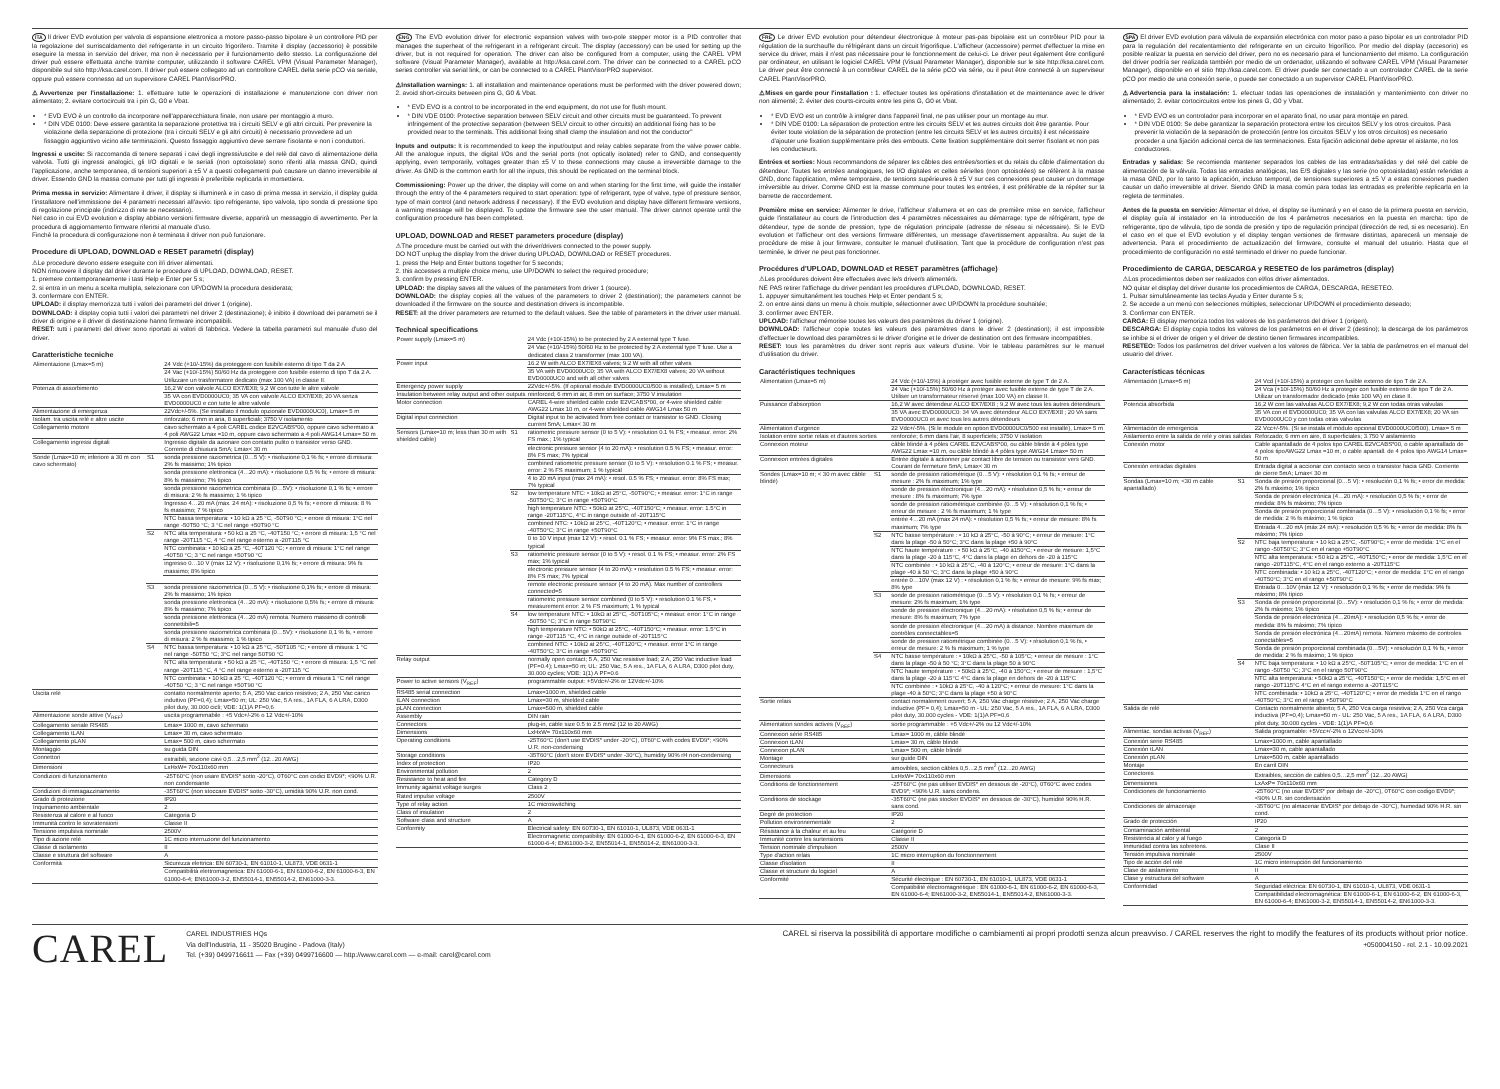ITA Il driver EVD evolution per valvola di espansione elettronica a motore passo-passo bipolare è un controllore PID per la regolazione del surriscaldamento del refrigerante in un circuito frigorifero. Tramite il display (accessorio) è possibile eseguire la messa in servizio del driver, ma non è necessario per il funzionamento dello stesso. La configurazione del driver può essere effettuata anche tramite computer, utilizzando il software CAREL VPM (Visual Parameter Manager), disponibile sul sito http://ksa.carel.com. Il driver può essere collegato ad un controllore CAREL della serie pCO via seriale, oppure può essere connesso ad un supervisore CAREL PlantVisorPRO.
⚠Avvertenze per l'installazione: 1. effettuare tutte le operazioni di installazione e manutenzione con driver non alimentato; 2. evitare cortocircuiti tra i pin G, G0 e Vbat.
* EVD EVO è un controllo da incorporare nell'apparecchiatura finale, non usare per montaggio a muro.
* DIN VDE 0100: Deve essere garantita la separazione protettiva tra i circuiti SELV e gli altri circuiti. Per prevenire la violazione della separazione di protezione (tra i circuiti SELV e gli altri circuiti) è necessario provvedere ad un fissaggio aggiuntivo vicino alle terminazioni. Questo fissaggio aggiuntivo deve serrare l'isolante e non i conduttori.
Ingressi e uscite: Si raccomanda di tenere separati i cavi degli ingressi/uscite e del relè dal cavo di alimentazione della valvola. Tutti gli ingressi analogici, gli I/O digitali e le seriali (non optoisolate) sono riferiti alla massa GND, quindi l'applicazione, anche temporanea, di tensioni superiori a ±5 V a questi collegamenti può causare un danno irreversibile al driver. Essendo GND la massa comune per tutti gli ingressi è preferibile replicarla in morsettiera.
Prima messa in servizio: Alimentare il driver, il display si illuminerà e in caso di prima messa in servizio, il display guida l'installatore nell'immissione dei 4 parametri necessari all'avvio: tipo refrigerante, tipo valvola, tipo sonda di pressione tipo di regolazione principale (indirizzo di rete se necessario).
Nel caso in cui EVD evolution e display abbiano versioni firmware diverse, apparirà un messaggio di avvertimento. Per la procedura di aggiornamento firmware riferirsi al manuale d'uso.
Finchè la procedura di configurazione non è terminata il driver non può funzionare.
Procedure di UPLOAD, DOWNLOAD e RESET parametri (display)
⚠Le procedure devono essere eseguite con il/i driver alimentati.
NON rimuovere il display dal driver durante le procedure di UPLOAD, DOWNLOAD, RESET.
1. premere contemporaneamente i tasti Help e Enter per 5 s;
2. si entra in un menu a scelta multipla, selezionare con UP/DOWN la procedura desiderata;
3. confermare con ENTER.
UPLOAD: il display memorizza tutti i valori dei parametri del driver 1 (origine).
DOWNLOAD: il display copia tutti i valori dei parametri nel driver 2 (destinazione); è inibito il download dei parametri se il driver di origine e il driver di destinazione hanno firmware incompatibili.
RESET: tutti i parametri del driver sono riportati ai valori di fabbrica. Vedere la tabella parametri sul manuale d'uso del driver.
Caratteristiche tecniche
| Alimentazione (Lmax=5 m) | | 24 Vdc (+10/-15%) da proteggere con fusibile esterno di tipo T da 2 A |
| | | 24 Vac (+10/-15%) 50/60 Hz da proteggere con fusibile esterno di tipo T da 2 A. Utilizzare un trasformatore dedicato (max 100 VA) in classe II. |
| Potenza di assorbimento | | 16,2 W con valvole ALCO EX7/EX8; 9,2 W con tutte le altre valvole |
| | | 35 VA con EVD0000UC0; 35 VA con valvole ALCO EX7/EX8; 20 VA senza EVD0000UC0 e con tutte le altre valvole |
| Alimentazione di emergenza | | 22Vdc+/-5%. (Se installato il modulo opzionale EVD0000UC0), Lmax= 5 m |
| Isolam. tra uscita relè e altre uscite | | rinforzato; 6 mm in aria, 8 superficiali; 3750 V isolamento |
| Collegamento motore | | cavo schermato a 4 poli CAREL codice E2VCABS*00, oppure cavo schermato a 4 poli AWG22 Lmax =10 m, oppure cavo schermato a 4 poli AWG14 Lmax= 50 m |
| Collegamento ingressi digitali | | Ingresso digitale da azionare con contatto pulito o transistor verso GND. Corrente di chiusura 5mA; Lmax< 30 m |
| Sonde (Lmax=10 m; inferiore a 30 m con cavo schermato) | S1 | sonda pressione raziometrica (0…5 V): • risoluzione 0,1 % fs; • errore di misura: 2% fs massimo; 1% tipico |
| | | sonda pressione elettronica (4…20 mA): • risoluzione 0,5 % fs; • errore di misura: 8% fs massimo; 7% tipico |
| | | sonda pressione raziometrica combinata (0…5V): • risoluzione 0,1 % fs; • errore di misura: 2 % fs massimo; 1 % tipico |
| | | Ingresso 4…20 mA (max. 24 mA): • risoluzione 0,5 % fs; • errore di misura: 8 % fs massimo; 7 % tipico |
| | | NTC bassa temperatura: • 10 kΩ a 25 °C, -50T90 °C; • errore di misura: 1°C nel range -50T50 °C; 3 °C nel range +50T90 °C |
| | S2 | NTC alta temperatura: • 50 kΩ a 25 °C, -40T150 °C; • errore di misura: 1,5 °C nel range -20T115 °C, 4 °C nel range esterno a -20T115 °C |
| | | NTC combinata: • 10 kΩ a 25 °C, -40T120 °C; • errore di misura: 1°C nel range -40T50 °C; 3 °C nel range +50T90 °C |
| | | ingresso 0…10 V (max 12 V): • risoluzione 0,1% fs; • errore di misura: 9% fs massimo; 8% tipico |
| | S3 | sonda pressione raziometrica (0…5 V): • risoluzione 0,1% fs; • errore di misura: 2% fs massimo; 1% tipico |
| | | sonda pressione elettronica (4…20 mA): • risoluzione 0,5% fs; • errore di misura: 8% fs massimo; 7% tipico |
| | | sonda pressione elettronica (4…20 mA) remota. Numero massimo di controlli connettibili=5 |
| | | sonda pressione raziometrica combinata (0…5V): • risoluzione 0,1 % fs, • errore di misura: 2 % fs massimo; 1 % tipico |
| | S4 | NTC bassa temperatura: • 10 kΩ a 25 °C, -50T105 °C; • errore di misura: 1 °C nel range -50T50 °C; 3°C nel range 50T90 °C |
| | | NTC alta temperatura: • 50 kΩ a 25 °C, -40T150 °C; • errore di misura: 1,5 °C nel range -20T115 °C, 4 °C nel range esterno a -20T115 °C |
| | | NTC combinata: • 10 kΩ a 25 °C, -40T120 °C; • errore di misura 1 °C nel range -40T50 °C; 3 °C nel range +50T90 °C |
| Uscita relè | | contatto normalmente aperto; 5 A, 250 Vac carico resistivo; 2 A, 250 Vac carico induttivo (PF=0,4); Lmax=50 m; UL: 250 Vac, 5 A res., 1A FLA, 6 A LRA, D300 pilot duty, 30.000 cicli; VDE: 1(1)A PF=0,6 |
| Alimentazione sonde attive (V<sub>REF</sub>) | | uscita programmabile : +5 Vdc+/-2% o 12 Vdc+/-10% |
| Collegamento seriale RS485 | | Lmax= 1000 m, cavo schermato |
| Collegamento tLAN | | Lmax= 30 m, cavo schermato |
| Collegamento pLAN | | Lmax= 500 m, cavo schermato |
| Montaggio | | su guida DIN |
| Connettori | | estraibili, sezione cavi 0,5…2,5 mm<sup>2</sup> (12...20 AWG) |
| Dimensioni | | LxHxW= 70x110x60 mm |
| Condizioni di funzionamento | | -25T60°C (non usare EVDIS* sotto -20°C), 0T60°C con codici EVD9*; <90% U.R. non condensante |
| Condizioni di immagazzinamento | | -35T60°C (non stoccare EVDIS* sotto -30°C), umidità 90% U.R. non cond. |
| Grado di protezione | | IP20 |
| Inquinamento ambientale | | 2 |
| Resistenza al calore e al fuoco | | Categoria D |
| Immunità contro le sovratensioni | | Classe II |
| Tensione impulsiva nominale | | 2500V |
| Tipo di azione relè | | 1C micro interruzione del funzionamento |
| Classe di isolamento | | II |
| Classe e struttura del software | | A |
| Conformità | | Sicurezza elettrica: EN 60730-1, EN 61010-1, UL873, VDE 0631-1 |
| | | Compatibilità elettromagnetica: EN 61000-6-1, EN 61000-6-2, EN 61000-6-3, EN 61000-6-4; EN61000-3-2, EN55014-1, EN55014-2, EN61000-3-3. |
ENG The EVD evolution driver for electronic expansion valves with two-pole stepper motor is a PID controller that manages the superheat of the refrigerant in a refrigerant circuit. The display (accessory) can be used for setting up the driver, but is not required for operation. The driver can also be configured from a computer, using the CAREL VPM software (Visual Parameter Manager), available at http://ksa.carel.com. The driver can be connected to a CAREL pCO series controller via serial link, or can be connected to a CAREL PlantVisorPRO supervisor.
⚠Installation warnings: 1. all installation and maintenance operations must be performed with the driver powered down; 2. avoid short-circuits between pins G, G0 & Vbat.
* EVD EVO is a control to be incorporated in the end equipment, do not use for flush mount.
* DIN VDE 0100: Protective separation between SELV circuit and other circuits must be guaranteed. To prevent infringement of the protective separation (between SELV circuit to other circuits) an additional fixing has to be provided near to the terminals. This additional fixing shall clamp the insulation and not the conductor"
Inputs and outputs: It is recommended to keep the input/output and relay cables separate from the valve power cable. All the analogue inputs, the digital I/Os and the serial ports (not optically isolated) refer to GND, and consequently applying, even temporarily, voltages greater than ±5 V to these connections may cause a irreversible damage to the driver. As GND is the common earth for all the inputs, this should be replicated on the terminal block.
Commissioning: Power up the driver, the display will come on and when starting for the first time, will guide the installer through the entry of the 4 parameters required to start operation: type of refrigerant, type of valve, type of pressure sensor, type of main control (and network address if necessary). If the EVD evolution and display have different firmware versions, a warning message will be displayed. To update the firmware see the user manual. The driver cannot operate until the configuration procedure has been completed.
UPLOAD, DOWNLOAD and RESET parameters procedure (display)
⚠The procedure must be carried out with the driver/drivers connected to the power supply.
DO NOT unplug the display from the driver during UPLOAD, DOWNLOAD or RESET procedures.
1. press the Help and Enter buttons together for 5 seconds;
2. this accesses a multiple choice menu, use UP/DOWN to select the required procedure;
3. confirm by pressing ENTER.
UPLOAD: the display saves all the values of the parameters from driver 1 (source).
DOWNLOAD: the display copies all the values of the parameters to driver 2 (destination); the parameters cannot be downloaded if the firmware on the source and destination drivers is incompatible.
RESET: all the driver parameters are returned to the default values. See the table of parameters in the driver user manual.
Technical specifications
| Power supply (Lmax=5 m) | | 24 Vdc (+10/-15%) to be protected by 2 A external type T fuse. |
| | | 24 Vac (+10/-15%) 50/60 Hz to be protected by 2 A external type T fuse. Use a dedicated class 2 transformer (max 100 VA). |
| Power input | | 16.2 W with ALCO EX7/EX8 valves; 9.2 W with all other valves |
| | | 35 VA with EVD0000UC0; 35 VA with ALCO EX7/EX8 valves; 20 VA without EVD0000UC0 and with all other valves |
| Emergency power supply | | 22Vdc+/-5%. (If optional module EVD0000UC0/500 is installed), Lmax= 5 m |
| Insulation between relay output and other outputs | | reinforced; 6 mm in air, 8 mm on surface; 3750 V insulation |
| Motor connection | | CAREL 4-wire shielded cable code E2VCABS*00, or 4-wire shielded cable AWG22 Lmax 10 m, or 4-wire shielded cable AWG14 Lmax 50 m |
| Digital input connection | | Digital input to be activated from free contact or transistor to GND. Closing current 5mA; Lmax< 30 m |
| Sensors (Lmax=10 m; less than 30 m with shielded cable) | S1 | ratiometric pressure sensor (0 to 5 V): • resolution 0.1 % FS; • measur. error: 2% FS max.; 1% typical |
| | | electronic pressure sensor (4 to 20 mA): • resolution 0.5 % FS; • measur. error: 8% FS max; 7% typical |
| | | combined ratiometric pressure sensor (0 to 5 V): • resolution 0.1 % FS; • measur. error: 2 % FS maximum; 1 % typical |
| | | 4 to 20 mA input (max 24 mA): • resol. 0.5 % FS; • measur. error: 8% FS max; 7% typical |
| | S2 | low temperature NTC: • 10kΩ at 25°C, -50T90°C; • measur. error: 1°C in range -50T50°C; 3°C in range +50T90°C |
| | | high temperature NTC: • 50kΩ at 25°C, -40T150°C; • measur. error: 1.5°C in range -20T115°C, 4°C in range outside of -20T115°C |
| | | combined NTC: • 10kΩ at 25°C, -40T120°C; • measur. error: 1°C in range -40T50°C; 3°C in range +50T90°C |
| | | 0 to 10 V input (max 12 V): • resol. 0.1 % FS; • measur. error: 9% FS max.; 8% typical |
| | S3 | ratiometric pressure sensor (0 to 5 V): • resol. 0.1 % FS; • measur. error: 2% FS max; 1% typical |
| | | electronic pressure sensor (4 to 20 mA): • resolution 0.5 % FS; • measur. error: 8% FS max; 7% typical |
| | | remote electronic pressure sensor (4 to 20 mA). Max number of controllers connected=5 |
| | | ratiometric pressure sensor combined (0 to 5 V): • resolution 0.1 % FS, • measurement error: 2 % FS maximum; 1 % typical |
| | S4 | low temperature NTC: • 10kΩ at 25°C, -50T105°C; • measur. error: 1°C in range -50T50 °C; 3°C in range 50T90°C |
| | | high temperature NTC: • 50kΩ at 25°C, -40T150°C; • measur. error: 1.5°C in range -20T115 °C, 4°C in range outside of -20T115°C |
| | | combined NTC: • 10kΩ at 25°C, -40T120°C; • measur. error 1°C in range -40T50°C; 3°C in range +50T90°C |
| Relay output | | normally open contact; 5 A, 250 Vac resistive load; 2 A, 250 Vac inductive load (PF=0.4); Lmax=50 m; UL: 250 Vac, 5 A res., 1A FLA, 6 A LRA, D300 pilot duty, 30.000 cycles; VDE: 1(1) A PF=0.6 |
| Power to active sensors (V<sub>REF</sub>) | | programmable output: +5Vdc+/-2% or 12Vdc+/-10% |
| RS485 serial connection | | Lmax=1000 m, shielded cable |
| tLAN connection | | Lmax=30 m, shielded cable |
| pLAN connection | | Lmax=500 m, shielded cable |
| Assembly | | DIN rain |
| Connectors | | plug-in, cable size 0.5 to 2.5 mm2 (12 to 20 AWG) |
| Dimensions | | LxHxW= 70x110x60 mm |
| Operating conditions | | -25T60°C (don't use EVDIS* under -20°C), 0T60°C with codes EVD9*; <90% U.R. non-condensing |
| Storage conditions | | -35T60°C (don't store EVDIS* under -30°C), humidity 90% rH non-condensing |
| Index of protection | | IP20 |
| Environmental pollution | | 2 |
| Resistance to heat and fire | | Category D |
| Immunity against voltage surges | | Class 2 |
| Rated impulse voltage | | 2500V |
| Type of relay action | | 1C microswitching |
| Class of insulation | | 2 |
| Software class and structure | | A |
| Conformity | | Electrical safety: EN 60730-1, EN 61010-1, UL873, VDE 0631-1 |
| | | Electromagnetic compatibility: EN 61000-6-1, EN 61000-6-2, EN 61000-6-3, EN 61000-6-4; EN61000-3-2, EN55014-1, EN55014-2, EN61000-3-3. |
FRE Le driver EVD evolution pour détendeur électronique à moteur pas-pas bipolaire est un contrôleur PID pour la régulation de la surchauffe du réfrigérant dans un circuit frigorifique. L'afficheur (accessoire) permet d'effectuer la mise en service du driver, mais il n'est pas nécessaire pour le fonctionnement de celui-ci. Le driver peut également être configuré par ordinateur, en utilisant le logiciel CAREL VPM (Visual Parameter Manager), disponible sur le site http://ksa.carel.com. Le driver peut être connecté à un contrôleur CAREL de la série pCO via série, ou il peut être connecté à un superviseur CAREL PlantVisorPRO.
⚠Mises en garde pour l'installation : 1. effectuer toutes les opérations d'installation et de maintenance avec le driver non alimenté; 2. éviter des courts-circuits entre les pins G, G0 et Vbat.
* EVD EVO est un contrôle à intégrer dans l'appareil final, ne pas utiliser pour un montage au mur.
* DIN VDE 0100: La séparation de protection entre les circuits SELV et les autres circuits doit être garantie. Pour éviter toute violation de la séparation de protection (entre les circuits SELV et les autres circuits) il est nécessaire d'ajouter une fixation supplémentaire près des embouts. Cette fixation supplémentaire doit serrer l'isolant et non pas les conducteurs.
Entrées et sorties: Nous recommandons de séparer les câbles des entrées/sorties et du relais du câble d'alimentation du détendeur. Toutes les entrées analogiques, les I/O digitales et celles sérielles (non optoisolées) se réfèrent à la masse GND, donc l'application, même temporaire, de tensions supérieures à ±5 V sur ces connexions peut causer un dommage irréversible au driver. Comme GND est la masse commune pour toutes les entrées, il est préférable de la répéter sur la barrette de raccordement.
Première mise en service: Alimenter le drive, l'afficheur s'allumera et en cas de première mise en service, l'afficheur guide l'installateur au cours de l'introduction des 4 paramètres nécessaires au démarrage: type de réfrigérant, type de détendeur, type de sonde de pression, type de régulation principale (adresse de réseau si nécessaire). Si le EVD evolution et l'afficheur ont des versions firmware différentes, un message d'avertissement apparaîtra. Au sujet de la procédure de mise à jour firmware, consulter le manuel d'utilisation. Tant que la procédure de configuration n'est pas terminée, le driver ne peut pas fonctionner.
Procédures d'UPLOAD, DOWNLOAD et RESET paramètres (affichage)
⚠Les procédures doivent être effectuées avec le/s driver/s alimenté/s.
NE PAS retirer l'affichage du driver pendant les procédures d'UPLOAD, DOWNLOAD, RESET.
1. appuyer simultanément les touches Help et Enter pendant 5 s;
2. on entre ainsi dans un menu à choix multiple, sélectionner avec UP/DOWN la procédure souhaitée;
3. confirmer avec ENTER.
UPLOAD: l'afficheur mémorise toutes les valeurs des paramètres du driver 1 (origine).
DOWNLOAD: l'afficheur copie toutes les valeurs des paramètres dans le driver 2 (destination); il est impossible d'effectuer le download des paramètres si le driver d'origine et le driver de destination ont des firmware incompatibles.
RESET: tous les paramètres du driver sont repris aux valeurs d'usine. Voir le tableau paramètres sur le manuel d'utilisation du driver.
Caractéristiques techniques
| Alimentation (Lmax=5 m) | | 24 Vdc (+10/-15%) à protéger avec fusible externe de type T de 2 A. |
| | | 24 Vac (+10/-15%) 50/60 Hz à protéger avec fusible externe de type T de 2 A. Utiliser un transformateur réservé (max 100 VA) en classe II. |
| Puissance d'absorption | | 16,2 W avec détendeur ALCO EX7/EX8 ; 9,2 W avec tous les autres détendeurs |
| | | 35 VA avec EVD0000UC0: 34 VA avec détendeur ALCO EX7/EX8 ; 20 VA sans EVD0000UC0 et avec tous les autres détendeurs |
| Alimentation d'urgence | | 22 Vdc+/-5%. (Si le module en option EVD0000UC0/500 est installé), Lmax= 5 m |
| Isolation entre sortie relais et d'autres sorties | | renforcée; 6 mm dans l'air, 8 superficiels; 3750 V isolation |
| Connexion moteur | | câble blindé à 4 pôles CAREL E2VCABS*00, ou câble blindé à 4 pôles type AWG22 Lmax =10 m, ou câble blindé à 4 pôles type AWG14 Lmax= 50 m |
| Connexion entrées digitales | | Entrée digitale à actionner par contact libre de tension ou transistor vers GND. Courant de fermeture 5mA; Lmax< 30 m |
| Sondes (Lmax=10 m; < 30 m avec câble blindé) | S1 | sonde de pression ratiométrique (0…5 V): • résolution 0,1 % fs; • erreur de mesure : 2% fs maximum; 1% type |
| | | sonde de pression électronique (4…20 mA): • résolution 0,5 % fs; • erreur de mesure : 8% fs maximum; 7% type |
| | | sonde de pression ratiométrique combinée (0…5 V): • résolution 0,1 % fs; • erreur de mesure : 2 % fs maximum; 1 % type |
| | | entrée 4…20 mA (max 24 mA): • résolution 0,5 % fs; • erreur de mesure: 8% fs maximum; 7% type |
| | S2 | NTC basse température : • 10 kΩ à 25°C, -50 à 90°C; • erreur de mesure: 1°C dans la plage -50 à 50°C; 3°C dans la plage +50 à 90°C |
| | | NTC haute température : • 50 kΩ à 25°C, -40 à150°C; • erreur de mesure: 1,5°C dans la plage -20 à 115°C, 4°C dans la plage en dehors de -20 à 115°C |
| | | NTC combinée : • 10 kΩ à 25°C, -40 à 120°C; • erreur de mesure: 1°C dans la plage -40 à 50 °C; 3°C dans la plage +50 à 90°C |
| | | entrée 0…10V (max 12 V) : • résolution 0,1 % fs; • erreur de mesure: 9% fs max; 8% type |
| | S3 | sonde de pression ratiométrique (0…5 V): • résolution 0,1 % fs; • erreur de mesure: 2% fs maximum; 1% type |
| | | sonde de pression électronique (4…20 mA): • résolution 0,5 % fs; • erreur de mesure: 8% fs maximum; 7% type |
| | | sonde de pression électronique (4…20 mA) à distance. Nombre maximum de contrôles connectables=5 |
| | | sonde de pression ratiométrique combinée (0…5 V): • résolution 0,1 % fs, • erreur de mesure: 2 % fs maximum; 1 % type |
| | S4 | NTC basse température : • 10kΩ à 25°C, -50 à 105°C; • erreur de mesure : 1°C dans la plage -50 à 50 °C; 3°C dans la plage 50 à 90°C |
| | | NTC haute température : • 50kΩ à 25°C, -40 à 150°C; • erreur de mesure : 1,5°C dans la plage -20 à 115°C 4°C dans la plage en dehors de -20 à 115°C |
| | | NTC combinée : • 10kΩ à 25°C, -40 à 120°C; • erreur de mesure: 1°C dans la plage -40 à 50°C; 3°C dans la plage +50 à 90°C |
| Sortie relais | | contact normalement ouvert; 5 A, 250 Vac charge résistive; 2 A, 250 Vac charge inductive (PF= 0,4); Lmax=50 m - UL: 250 Vac, 5 A res., 1A FLA, 6 A LRA, D300 pilot duty, 30.000 cycles - VDE: 1(1)A PF=0,6 |
| Alimentation sondes actives (V<sub>REF</sub>) | | sortie programmable : +5 Vdc+/-2% ou 12 Vdc+/-10% |
| Connexion série RS485 | | Lmax= 1000 m, câble blindé |
| Connexion tLAN | | Lmax= 30 m, câble blindé |
| Connexion pLAN | | Lmax= 500 m, câble blindé |
| Montage | | sur guide DIN |
| Connecteurs | | amovibles, section câbles 0,5…2,5 mm<sup>2</sup> (12...20 AWG) |
| Dimensions | | LxHxW= 70x110x60 mm |
| Conditions de fonctionnement | | -25T60°C (ne pas utiliser EVDIS* en dessous de -20°C), 0T60°C avec codes EVD9*; <90% U.R. sans condens. |
| Conditions de stockage | | -35T60°C (ne pas stocker EVDIS* en dessous de -30°C), humidité 90% H.R. sans cond. |
| Degré de protection | | IP20 |
| Pollution environnementale | | 2 |
| Résistance à la chaleur et au feu | | Catégorie D |
| Immunité contre les surtensions | | Classe II |
| Tension nominale d'impulsion | | 2500V |
| Type d'action relais | | 1C micro interruption du fonctionnement |
| Classe d'isolation | | II |
| Classe et structure du logiciel | | A |
| Conformité | | Sécurité électrique : EN 60730-1, EN 61010-1, UL873, VDE 0631-1 |
| | | Compatibilité électromagnétique : EN 61000-6-1, EN 61000-6-2, EN 61000-6-3, EN 61000-6-4; EN61000-3-2, EN55014-1, EN55014-2, EN61000-3-3. |
SPA El driver EVD evolution para válvula de expansión electrónica con motor paso a paso bipolar es un controlador PID para la regulación del recalentamiento del refrigerante en un circuito frigorífico. Por medio del display (accesorio) es posible realizar la puesta en servicio del driver, pero no es necesario para el funcionamiento del mismo. La configuración del driver podría ser realizada también por medio de un ordenador, utilizando el software CAREL VPM (Visual Parameter Manager), disponible en el sitio http://ksa.carel.com. El driver puede ser conectado a un controlador CAREL de la serie pCO por medio de una conexión serie, o puede ser conectado a un supervisor CAREL PlantVisorPRO.
⚠Advertencia para la instalación: 1. efectuar todas las operaciones de instalación y mantenimiento con driver no alimentado; 2. evitar cortocircuitos entre los pines G, G0 y Vbat.
* EVD EVO es un controlador para incorporar en el aparato final, no usar para montaje en pared.
* DIN VDE 0100: Se debe garantizar la separación protectora entre los circuitos SELV y los otros circuitos. Para prevenir la violación de la separación de protección (entre los circuitos SELV y los otros circuitos) es necesario proceder a una fijación adicional cerca de las terminaciones. Esta fijación adicional debe apretar el aislante, no los conductores.
Entradas y salidas: Se recomienda mantener separados los cables de las entradas/salidas y del relé del cable de alimentación de la válvula. Todas las entradas analógicas, las E/S digitales y las serie (no optoaisladas) están referidas a la masa GND, por lo tanto la aplicación, incluso temporal, de tensiones superiores a ±5 V a estas conexiones pueden causar un daño irreversible al driver. Siendo GND la masa común para todas las entradas es preferible replicarla en la regleta de terminales.
Antes de la puesta en servicio: Alimentar el drive, el display se iluminará y en el caso de la primera puesta en servicio, el display guía al instalador en la introducción de los 4 parámetros necesarios en la puesta en marcha: tipo de refrigerante, tipo de válvula, tipo de sonda de presión y tipo de regulación principal (dirección de red, si es necesario). En el caso en el que el EVD evolution y el display tengan versiones de firmware distintas, aparecerá un mensaje de advertencia. Para el procedimiento de actualización del firmware, consulte el manual del usuario. Hasta que el procedimiento de configuración no esté terminado el driver no puede funcionar.
Procedimiento de CARGA, DESCARGA y RESETEO de los parámetros (display)
⚠Los procedimientos deben ser realizados con el/los driver alimentados.
NO quitar el display del driver durante los procedimientos de CARGA, DESCARGA, RESETEO.
1. Pulsar simultáneamente las teclas Ayuda y Enter durante 5 s;
2. Se accede a un menú con selecciones múltiples, seleccionar UP/DOWN el procedimiento deseado;
3. Confirmar con ENTER.
CARGA: El display memoriza todos los valores de los parámetros del driver 1 (origen).
DESCARGA: El display copia todos los valores de los parámetros en el driver 2 (destino); la descarga de los parámetros se inhibe si el driver de origen y el driver de destino tienen firmwares incompatibles.
RESETEO: Todos los parámetros del driver vuelven a los valores de fábrica. Ver la tabla de parámetros en el manual del usuario del driver.
Características técnicas
| Alimentación (Lmax=5 m) | | 24 Vcd (+10/-15%) a proteger con fusible externo de tipo T de 2 A. |
| | | 24 Vca (+10/-15%) 50/60 Hz a proteger con fusible externo de tipo T de 2 A. Utilizar un transformador dedicado (máx 100 VA) en clase II. |
| Potencia absorbida | | 16,2 W con las valvulas ALCO EX7/EX8; 9,2 W con todas otras valvulas |
| | | 35 VA con el EVD0000UC0; 35 VA con las valvulas ALCO EX7/EX8; 20 VA sin EVD0000UC0 y con todas otras valvulas |
| Alimentación de emergencia | | 22 Vcc+/-5%. (Si se instala el módulo opcional EVD0000UC0/500), Lmax= 5 m |
| Aislamiento entre la salida de relé y otras salidas | | Reforzado; 6 mm en aire, 8 superficiales; 3.750 V aislamiento |
| Conexión motor | | Cable apantallado de 4 polos tipo CAREL E2VCABS*00, o cable apantallado de 4 polos tipoAWG22 Lmax =10 m, o cable apantall. de 4 polos tipo AWG14 Lmax= 50 m |
| Conexión entradas digitales | | Entrada digital a accionar con contacto seco o transistor hacia GND. Corriente de cierre 5mA; Lmax< 30 m |
| Sondas (Lmax=10 m; <30 m cable apantallado) | S1 | Sonda de presión proporcional (0…5 V): • resolución 0,1 % fs; • error de medida: 2% fs máximo; 1% típico |
| | | Sonda de presión electrónica (4…20 mA): • resolución 0,5 % fs; • error de medida: 8% fs máximo; 7% típico |
| | | Sonda de presión proporcional combinada (0…5 V): • resolución 0,1 % fs; • error de medida: 2 % fs máximo; 1 % típico |
| | | Entrada 4…20 mA (máx 24 mA): • resolución 0,5 % fs; • error de medida: 8% fs máximo; 7% típico |
| | S2 | NTC baja temperatura: • 10 kΩ a 25°C, -50T90°C; • error de medida: 1°C en el rango -50T50°C; 3°C en el rango +50T90°C |
| | | NTC alta temperatura: • 50 kΩ a 25°C, -40T150°C; • error de medida: 1,5°C en el rango -20T115°C, 4°C en el rango externo a -20T115°C |
| | | NTC combinada: • 10 kΩ a 25°C, -40T120°C; • error de medida: 1°C en el rango -40T50°C; 3°C en el rango +50T90°C |
| | | Entrada 0…10V (máx 12 V): • resolución 0,1 % fs; • error de medida: 9% fs máximo; 8% típico |
| | S3 | Sonda de presión proporcional (0…5V): • resolución 0,1 % fs; • error de medida: 2% fs máximo; 1% típico |
| | | Sonda de presión electrónica (4…20mA): • resolución 0,5 % fs; • error de medida: 8% fs máximo; 7% típico |
| | | Sonda de presión electrónica (4…20mA) remota. Número máximo de controles conectables=5 |
| | | Sonda de presión proporcional combinada (0…5V): • resolución 0,1 % fs, • error de medida: 2 % fs máximo; 1 % típico |
| | S4 | NTC baja temperatura: • 10 kΩ a 25°C, -50T105°C; • error de medida: 1°C en el rango -50T50 °C; 3°C en el rango 50T90°C |
| | | NTC alta temperatura: • 50kΩ a 25°C, -40T150°C; • error de medida: 1,5°C en el rango -20T115°C 4°C en el rango externo a -20T115°C |
| | | NTC combinada: • 10kΩ a 25°C, -40T120°C; • error de medida 1°C en el rango -40T50°C; 3°C en el rango +50T90°C |
| Salida de relé | | Contacto normalmente abierto; 5 A, 250 Vca carga resistiva; 2 A, 250 Vca carga inductiva (PF=0,4); Lmax=50 m - UL: 250 Vac, 5 A res., 1A FLA, 6 A LRA, D300 pilot duty, 30.000 cycles - VDE: 1(1)A PF=0,6 |
| Alimentac. sondas activas (V<sub>REF</sub>) | | Salida programable: +5Vcc+/-2% o 12Vcc+/-10% |
| Conexión serie RS485 | | Lmax=1000 m, cable apantallado |
| Conexión tLAN | | Lmax=30 m, cable apantallado |
| Conexión pLAN | | Lmax=500 m, cable apantallado |
| Montaje | | En carril DIN |
| Conectores | | Extraibles, sección de cables 0,5…2,5 mm<sup>2</sup> (12...20 AWG) |
| Dimensiones | | LxAxP= 70x110x60 mm |
| Condiciones de funcionamiento | | -25T60°C (no usar EVDIS* por debajo de -20°C), 0T60°C con codigo EVD9*; <90% U.R. sin condensación |
| Condiciones de almacenaje | | -35T60°C (no almacenar EVDIS* por debajo de -30°C), humedad 90% H.R. sin cond. |
| Grado de protección | | IP20 |
| Contaminación ambiental | | 2 |
| Resistencia al calor y al fuego | | Categoría D |
| Inmunidad contra las sobretens. | | Clase II |
| Tensión impulsiva nominale | | 2500V |
| Tipo de acción del relé | | 1C micro interrupción del funcionamiento |
| Clase de aislamiento | | II |
| Clase y estructura del software | | A |
| Conformidad | | Seguridad eléctrica: EN 60730-1, EN 61010-1, UL873, VDE 0631-1 |
| | | Compatibilidad electromagnética: EN 61000-6-1, EN 61000-6-2, EN 61000-6-3, EN 61000-6-4; EN61000-3-2, EN55014-1, EN55014-2, EN61000-3-3. |
CAREL
CAREL INDUSTRIES HQs
Via dell'Industria, 11 - 35020 Brugine - Padova (Italy)
Tel. (+39) 0499716611 — Fax (+39) 0499716600 — http://www.carel.com — e-mail: carel@carel.com
CAREL si riserva la possibilità di apportare modifiche o cambiamenti ai propri prodotti senza alcun preavviso. / CAREL reserves the right to modify the features of its products without prior notice.
+050004150 - rel. 2.1 - 10.09.2021